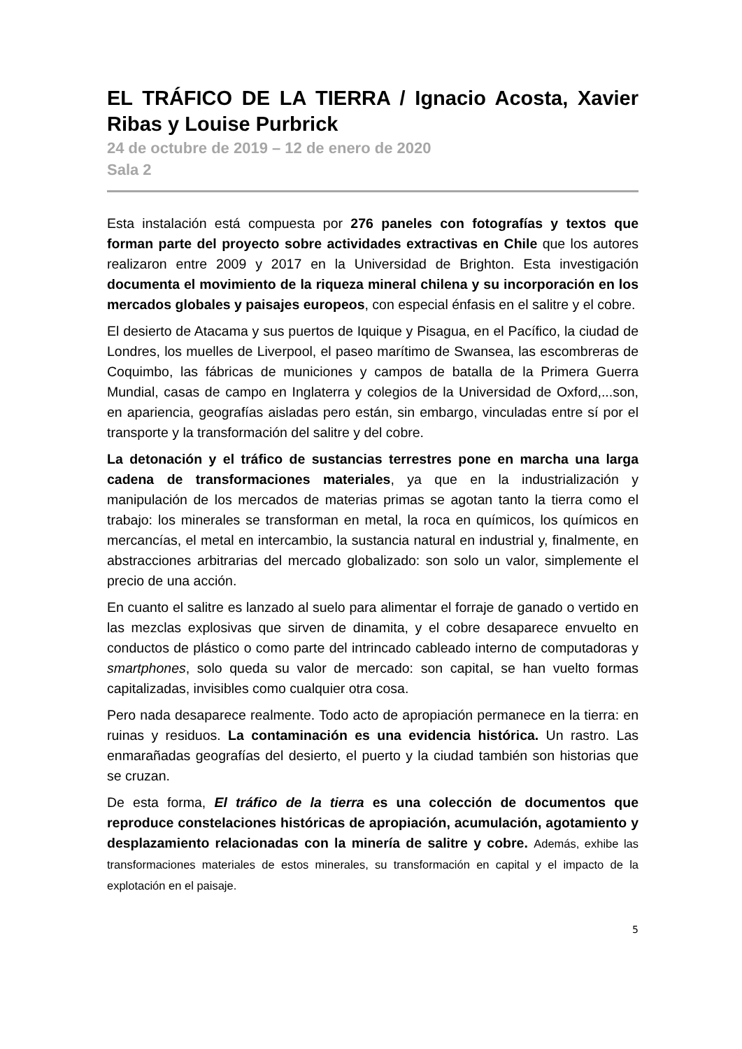EL TRÁFICO DE LA TIERRA / Ignacio Acosta, Xavier Ribas y Louise Purbrick
24 de octubre de 2019 – 12 de enero de 2020
Sala 2
Esta instalación está compuesta por 276 paneles con fotografías y textos que forman parte del proyecto sobre actividades extractivas en Chile que los autores realizaron entre 2009 y 2017 en la Universidad de Brighton. Esta investigación documenta el movimiento de la riqueza mineral chilena y su incorporación en los mercados globales y paisajes europeos, con especial énfasis en el salitre y el cobre.
El desierto de Atacama y sus puertos de Iquique y Pisagua, en el Pacífico, la ciudad de Londres, los muelles de Liverpool, el paseo marítimo de Swansea, las escombreras de Coquimbo, las fábricas de municiones y campos de batalla de la Primera Guerra Mundial, casas de campo en Inglaterra y colegios de la Universidad de Oxford,...son, en apariencia, geografías aisladas pero están, sin embargo, vinculadas entre sí por el transporte y la transformación del salitre y del cobre.
La detonación y el tráfico de sustancias terrestres pone en marcha una larga cadena de transformaciones materiales, ya que en la industrialización y manipulación de los mercados de materias primas se agotan tanto la tierra como el trabajo: los minerales se transforman en metal, la roca en químicos, los químicos en mercancías, el metal en intercambio, la sustancia natural en industrial y, finalmente, en abstracciones arbitrarias del mercado globalizado: son solo un valor, simplemente el precio de una acción.
En cuanto el salitre es lanzado al suelo para alimentar el forraje de ganado o vertido en las mezclas explosivas que sirven de dinamita, y el cobre desaparece envuelto en conductos de plástico o como parte del intrincado cableado interno de computadoras y smartphones, solo queda su valor de mercado: son capital, se han vuelto formas capitalizadas, invisibles como cualquier otra cosa.
Pero nada desaparece realmente. Todo acto de apropiación permanece en la tierra: en ruinas y residuos. La contaminación es una evidencia histórica. Un rastro. Las enmarañadas geografías del desierto, el puerto y la ciudad también son historias que se cruzan.
De esta forma, El tráfico de la tierra es una colección de documentos que reproduce constelaciones históricas de apropiación, acumulación, agotamiento y desplazamiento relacionadas con la minería de salitre y cobre. Además, exhibe las transformaciones materiales de estos minerales, su transformación en capital y el impacto de la explotación en el paisaje.
5